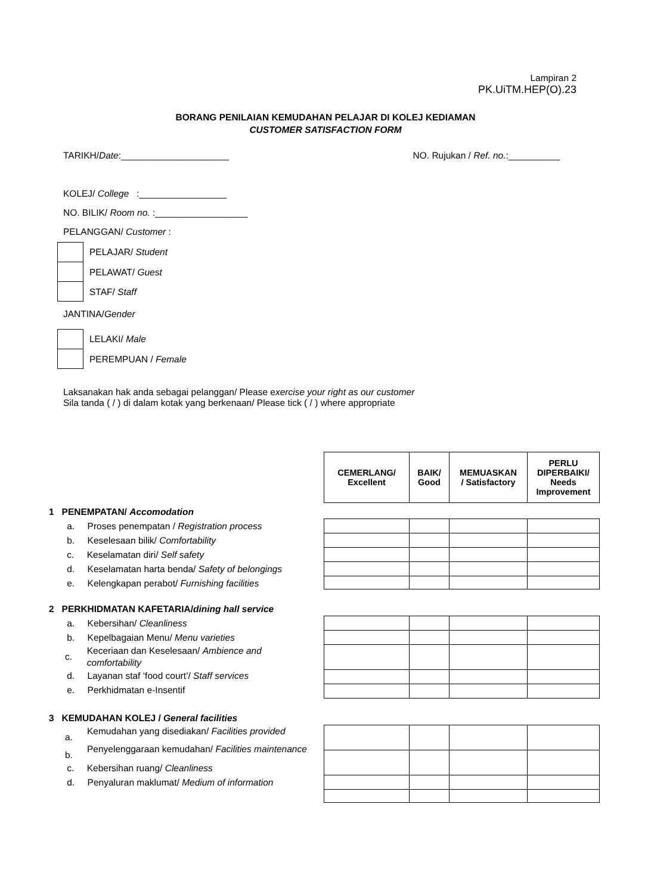Lampiran 2
PK.UiTM.HEP(O).23
BORANG PENILAIAN KEMUDAHAN PELAJAR DI KOLEJ KEDIAMAN
CUSTOMER SATISFACTION FORM
TARIKH/ Date :_____________________ NO. Rujukan / Ref. no.:__________
KOLEJ/ College :_________________
NO. BILIK/ Room no. :__________________
PELANGGAN/ Customer :
PELAJAR/ Student
PELAWAT/ Guest
STAF/ Staff
JANTINA/Gender
LELAKI/ Male
PEREMPUAN / Female
Laksanakan hak anda sebagai pelanggan/ Please exercise your right as our customer
Sila tanda ( / ) di dalam kotak yang berkenaan/ Please tick ( / ) where appropriate
| CEMERLANG/ Excellent | BAIK/ Good | MEMUASKAN / Satisfactory | PERLU DIPERBAIKI/ Needs Improvement |
| --- | --- | --- | --- |
1 PENEMPATAN/ Accomodation
a. Proses penempatan / Registration process
b. Keselesaan bilik/ Comfortability
c. Keselamatan diri/ Self safety
d. Keselamatan harta benda/ Safety of belongings
e. Kelengkapan perabot/ Furnishing facilities
2 PERKHIDMATAN KAFETARIA/dining hall service
a. Kebersihan/ Cleanliness
b. Kepelbagaian Menu/ Menu varieties
c. Keceriaan dan Keselesaan/ Ambience and comfortability
d. Layanan staf ‘food court’/ Staff services
e. Perkhidmatan e-Insentif
3 KEMUDAHAN KOLEJ / General facilities
a. Kemudahan yang disediakan/ Facilities provided
b. Penyelenggaraan kemudahan/ Facilities maintenance
c. Kebersihan ruang/ Cleanliness
d. Penyaluran maklumat/ Medium of information